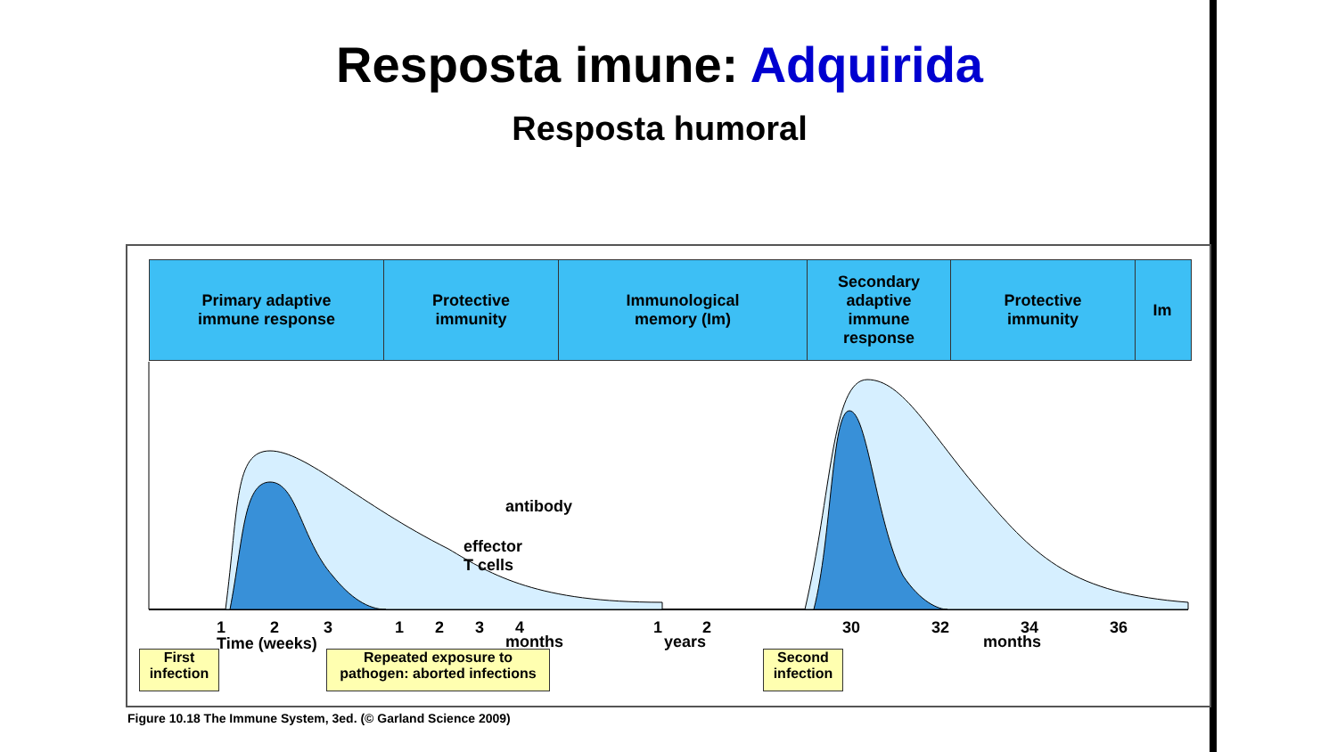Resposta imune: Adquirida
Resposta humoral
Primary adaptive
immune response
Protective
immunity
Immunological
memory (Im)
Secondary
adaptive
immune
response
Protective
immunity
Im
antibody
effector
T cells
1 2 3
Time (weeks)
1 2 3 4
months
1 2
years
30 32 34 36
months
First
infection
Repeated exposure to
pathogen: aborted infections
Second
infection
Figure 10.18 The Immune System, 3ed. (© Garland Science 2009)